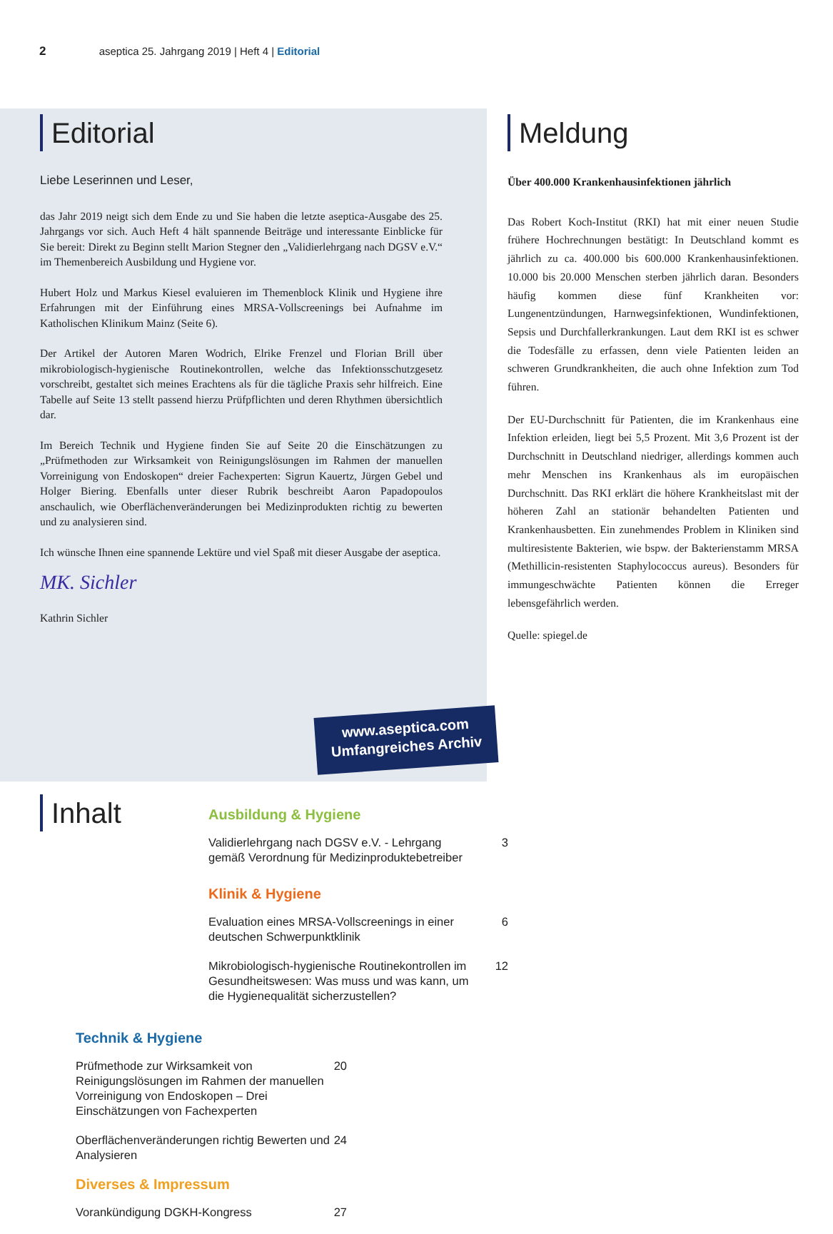2 aseptica 25. Jahrgang 2019 | Heft 4 | Editorial
Editorial
Liebe Leserinnen und Leser,
das Jahr 2019 neigt sich dem Ende zu und Sie haben die letzte aseptica-Ausgabe des 25. Jahrgangs vor sich. Auch Heft 4 hält spannende Beiträge und interessante Einblicke für Sie bereit: Direkt zu Beginn stellt Marion Stegner den „Validierlehrgang nach DGSV e.V.“ im Themenbereich Ausbildung und Hygiene vor.
Hubert Holz und Markus Kiesel evaluieren im Themenblock Klinik und Hygiene ihre Erfahrungen mit der Einführung eines MRSA-Vollscreenings bei Aufnahme im Katholischen Klinikum Mainz (Seite 6).
Der Artikel der Autoren Maren Wodrich, Elrike Frenzel und Florian Brill über mikrobiologisch-hygienische Routinekontrollen, welche das Infektionsschutzgesetz vorschreibt, gestaltet sich meines Erachtens als für die tägliche Praxis sehr hilfreich. Eine Tabelle auf Seite 13 stellt passend hierzu Prüfpflichten und deren Rhythmen übersichtlich dar.
Im Bereich Technik und Hygiene finden Sie auf Seite 20 die Einschätzungen zu „Prüfmethoden zur Wirksamkeit von Reinigungslösungen im Rahmen der manuellen Vorreinigung von Endoskopen“ dreier Fachexperten: Sigrun Kauertz, Jürgen Gebel und Holger Biering. Ebenfalls unter dieser Rubrik beschreibt Aaron Papadopoulos anschaulich, wie Oberflächenveränderungen bei Medizinprodukten richtig zu bewerten und zu analysieren sind.
Ich wünsche Ihnen eine spannende Lektüre und viel Spaß mit dieser Ausgabe der aseptica.
MK. Sichler
Kathrin Sichler
Meldung
Über 400.000 Krankenhausinfektionen jährlich
Das Robert Koch-Institut (RKI) hat mit einer neuen Studie frühere Hochrechnungen bestätigt: In Deutschland kommt es jährlich zu ca. 400.000 bis 600.000 Krankenhausinfektionen. 10.000 bis 20.000 Menschen sterben jährlich daran. Besonders häufig kommen diese fünf Krankheiten vor: Lungenentzündungen, Harnwegsinfektionen, Wundinfektionen, Sepsis und Durchfallerkrankungen. Laut dem RKI ist es schwer die Todesfälle zu erfassen, denn viele Patienten leiden an schweren Grundkrankheiten, die auch ohne Infektion zum Tod führen.
Der EU-Durchschnitt für Patienten, die im Krankenhaus eine Infektion erleiden, liegt bei 5,5 Prozent. Mit 3,6 Prozent ist der Durchschnitt in Deutschland niedriger, allerdings kommen auch mehr Menschen ins Krankenhaus als im europäischen Durchschnitt. Das RKI erklärt die höhere Krankheitslast mit der höheren Zahl an stationär behandelten Patienten und Krankenhausbetten. Ein zunehmendes Problem in Kliniken sind multiresistente Bakterien, wie bspw. der Bakterienstamm MRSA (Methillicin-resistenten Staphylococcus aureus). Besonders für immungeschwächte Patienten können die Erreger lebensgefährlich werden.
Quelle: spiegel.de
www.aseptica.com
Umfangreiches Archiv
Inhalt
Ausbildung & Hygiene
Validierlehrgang nach DGSV e.V. - Lehrgang gemäß Verordnung für Medizinproduktebetreiber 3
Klinik & Hygiene
Evaluation eines MRSA-Vollscreenings in einer deutschen Schwerpunktklinik 6
Mikrobiologisch-hygienische Routinekontrollen im Gesundheitswesen: Was muss und was kann, um die Hygienequalität sicherzustellen? 12
Technik & Hygiene
Prüfmethode zur Wirksamkeit von Reinigungslösungen im Rahmen der manuellen Vorreinigung von Endoskopen – Drei Einschätzungen von Fachexperten 20
Oberflächenveränderungen richtig Bewerten und Analysieren 24
Diverses & Impressum
Vorankündigung DGKH-Kongress 27